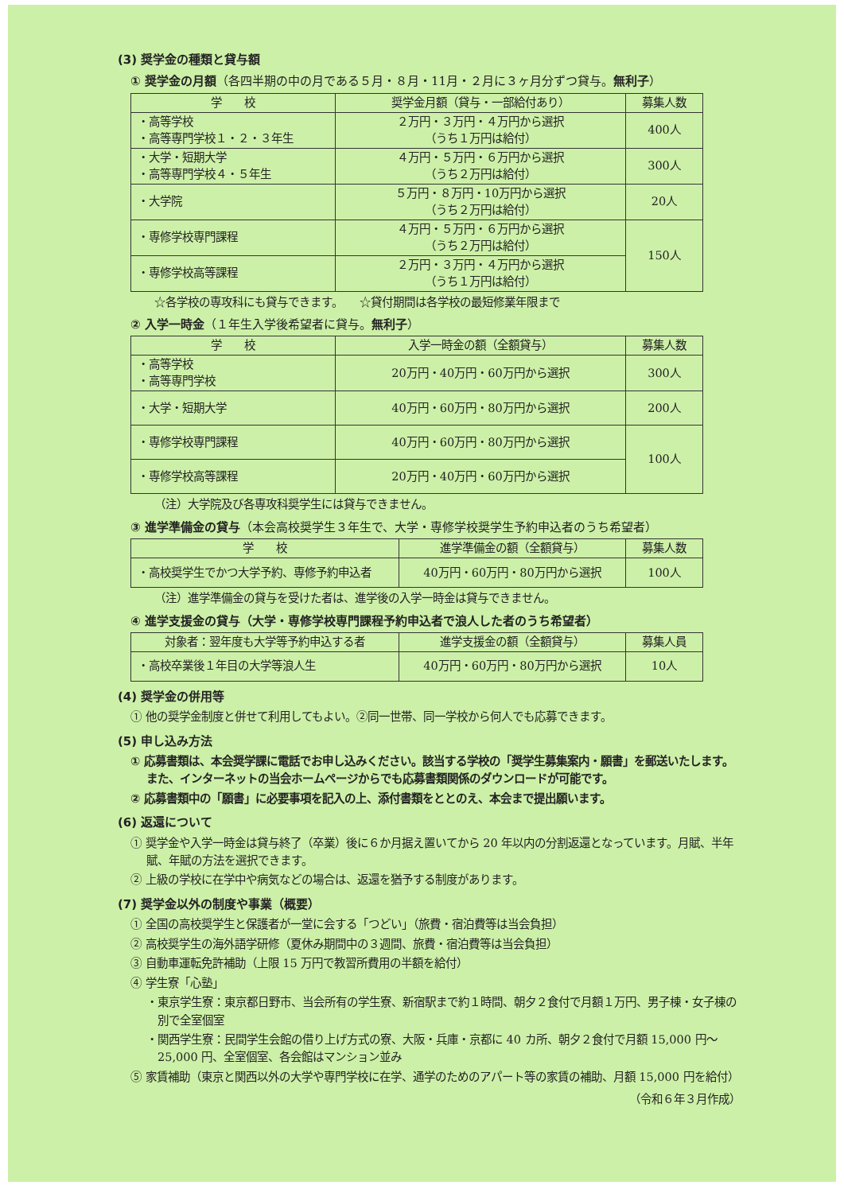(3) 奨学金の種類と貸与額
① 奨学金の月額（各四半期の中の月である５月・８月・11月・２月に３ヶ月分ずつ貸与。無利子）
| 学 校 | 奨学金月額（貸与・一部給付あり） | 募集人数 |
| --- | --- | --- |
| ・高等学校 ・高等専門学校１・２・３年生 | ２万円・３万円・４万円から選択 （うち１万円は給付） | 400人 |
| ・大学・短期大学 ・高等専門学校４・５年生 | ４万円・５万円・６万円から選択 （うち２万円は給付） | 300人 |
| ・大学院 | ５万円・８万円・10万円から選択 （うち２万円は給付） | 20人 |
| ・専修学校専門課程 | ４万円・５万円・６万円から選択 （うち２万円は給付） | 150人 |
| ・専修学校高等課程 | ２万円・３万円・４万円から選択 （うち１万円は給付） | |
☆各学校の専攻科にも貸与できます。　　☆貸付期間は各学校の最短修業年限まで
② 入学一時金（１年生入学後希望者に貸与。無利子）
| 学 校 | 入学一時金の額（全額貸与） | 募集人数 |
| --- | --- | --- |
| ・高等学校 ・高等専門学校 | 20万円・40万円・60万円から選択 | 300人 |
| ・大学・短期大学 | 40万円・60万円・80万円から選択 | 200人 |
| ・専修学校専門課程 | 40万円・60万円・80万円から選択 | 100人 |
| ・専修学校高等課程 | 20万円・40万円・60万円から選択 | |
（注）大学院及び各専攻科奨学生には貸与できません。
③ 進学準備金の貸与（本会高校奨学生３年生で、大学・専修学校奨学生予約申込者のうち希望者）
| 学 校 | 進学準備金の額（全額貸与） | 募集人数 |
| --- | --- | --- |
| ・高校奨学生でかつ大学予約、専修予約申込者 | 40万円・60万円・80万円から選択 | 100人 |
（注）進学準備金の貸与を受けた者は、進学後の入学一時金は貸与できません。
④ 進学支援金の貸与（大学・専修学校専門課程予約申込者で浪人した者のうち希望者）
| 対象者：翌年度も大学等予約申込する者 | 進学支援金の額（全額貸与） | 募集人員 |
| --- | --- | --- |
| ・高校卒業後１年目の大学等浪人生 | 40万円・60万円・80万円から選択 | 10人 |
(4) 奨学金の併用等
① 他の奨学金制度と併せて利用してもよい。②同一世帯、同一学校から何人でも応募できます。
(5) 申し込み方法
① 応募書類は、本会奨学課に電話でお申し込みください。該当する学校の「奨学生募集案内・願書」を郵送いたします。また、インターネットの当会ホームページからでも応募書類関係のダウンロードが可能です。
② 応募書類中の「願書」に必要事項を記入の上、添付書類をととのえ、本会まで提出願います。
(6) 返還について
① 奨学金や入学一時金は貸与終了（卒業）後に６か月据え置いてから 20 年以内の分割返還となっています。月賦、半年賦、年賦の方法を選択できます。
② 上級の学校に在学中や病気などの場合は、返還を猶予する制度があります。
(7) 奨学金以外の制度や事業（概要）
① 全国の高校奨学生と保護者が一堂に会する「つどい」（旅費・宿泊費等は当会負担）
② 高校奨学生の海外語学研修（夏休み期間中の３週間、旅費・宿泊費等は当会負担）
③ 自動車運転免許補助（上限 15 万円で教習所費用の半額を給付）
④ 学生寮「心塾」
・東京学生寮：東京都日野市、当会所有の学生寮、新宿駅まで約１時間、朝夕２食付で月額１万円、男子棟・女子棟の別で全室個室
・関西学生寮：民間学生会館の借り上げ方式の寮、大阪・兵庫・京都に 40 カ所、朝夕２食付で月額 15,000 円～25,000 円、全室個室、各会館はマンション並み
⑤ 家賃補助（東京と関西以外の大学や専門学校に在学、通学のためのアパート等の家賃の補助、月額 15,000 円を給付）
（令和６年３月作成）